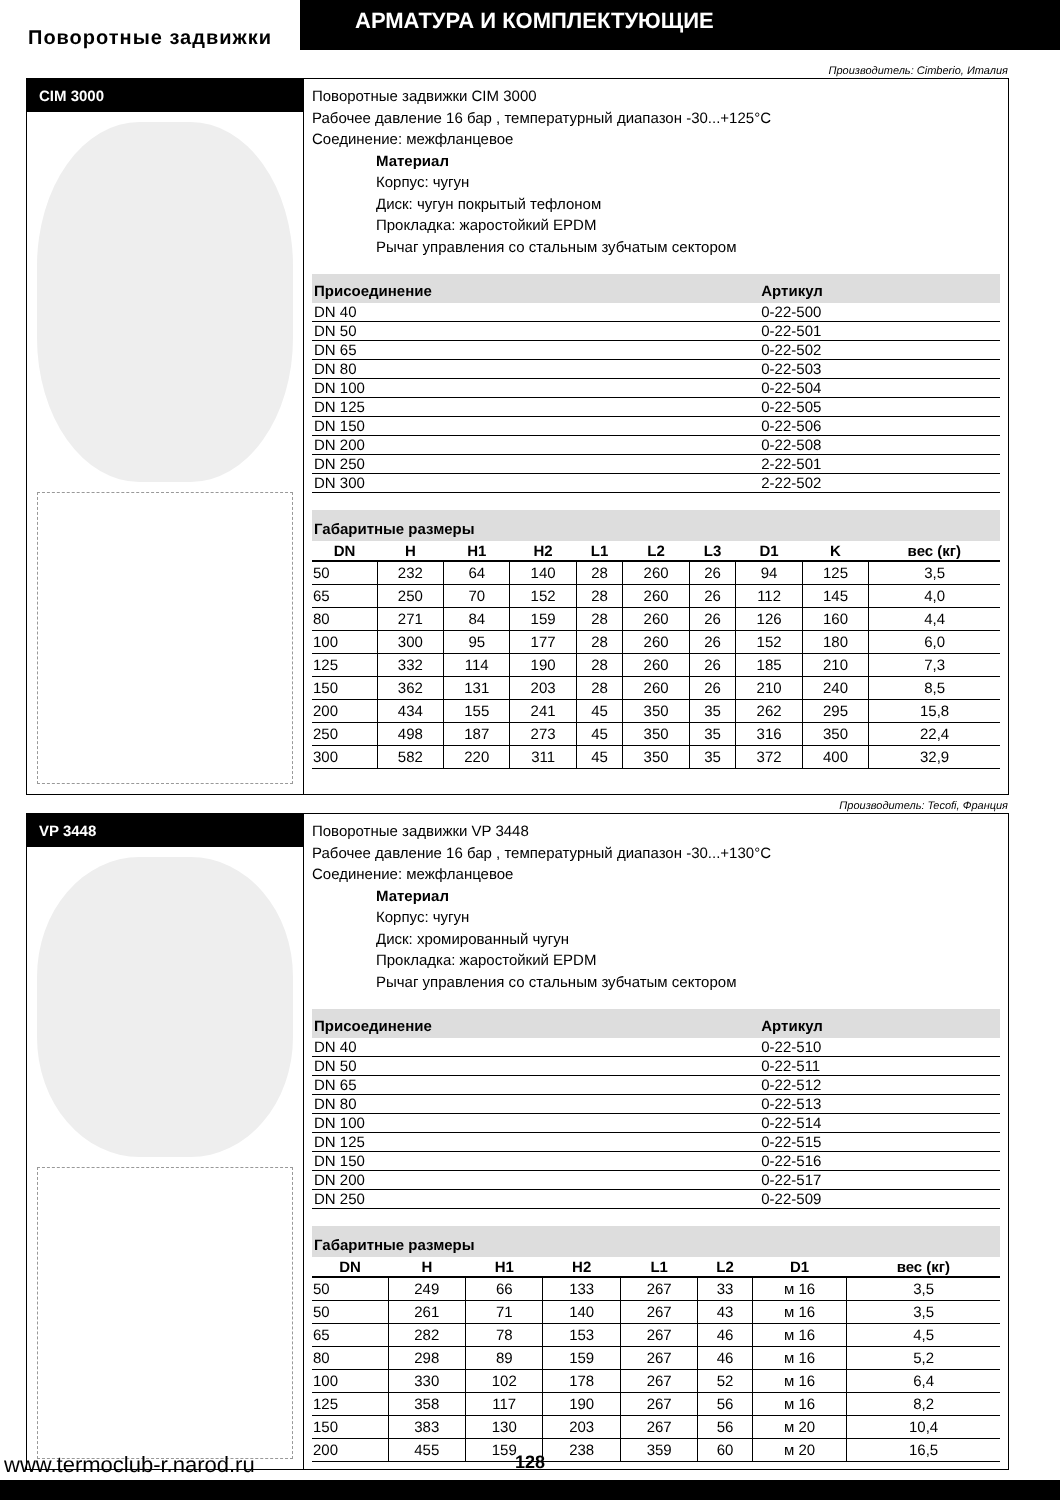АРМАТУРА И КОМПЛЕКТУЮЩИЕ
Поворотные задвижки
Производитель: Cimberio, Италия
CIM 3000
Поворотные задвижки CIM 3000
Рабочее давление 16 бар , температурный диапазон -30...+125°C
Соединение: межфланцевое
Материал
Корпус: чугун
Диск: чугун покрытый тефлоном
Прокладка: жаростойкий EPDM
Рычаг управления со стальным зубчатым сектором
| Присоединение | Артикул |
| --- | --- |
| DN 40 | 0-22-500 |
| DN 50 | 0-22-501 |
| DN 65 | 0-22-502 |
| DN 80 | 0-22-503 |
| DN 100 | 0-22-504 |
| DN 125 | 0-22-505 |
| DN 150 | 0-22-506 |
| DN 200 | 0-22-508 |
| DN 250 | 2-22-501 |
| DN 300 | 2-22-502 |
Габаритные размеры
| DN | H | H1 | H2 | L1 | L2 | L3 | D1 | K | вес (кг) |
| --- | --- | --- | --- | --- | --- | --- | --- | --- | --- |
| 50 | 232 | 64 | 140 | 28 | 260 | 26 | 94 | 125 | 3,5 |
| 65 | 250 | 70 | 152 | 28 | 260 | 26 | 112 | 145 | 4,0 |
| 80 | 271 | 84 | 159 | 28 | 260 | 26 | 126 | 160 | 4,4 |
| 100 | 300 | 95 | 177 | 28 | 260 | 26 | 152 | 180 | 6,0 |
| 125 | 332 | 114 | 190 | 28 | 260 | 26 | 185 | 210 | 7,3 |
| 150 | 362 | 131 | 203 | 28 | 260 | 26 | 210 | 240 | 8,5 |
| 200 | 434 | 155 | 241 | 45 | 350 | 35 | 262 | 295 | 15,8 |
| 250 | 498 | 187 | 273 | 45 | 350 | 35 | 316 | 350 | 22,4 |
| 300 | 582 | 220 | 311 | 45 | 350 | 35 | 372 | 400 | 32,9 |
Производитель: Tecofi, Франция
VP 3448
Поворотные задвижки VP 3448
Рабочее давление 16 бар , температурный диапазон -30...+130°C
Соединение: межфланцевое
Материал
Корпус: чугун
Диск: хромированный чугун
Прокладка: жаростойкий EPDM
Рычаг управления со стальным зубчатым сектором
| Присоединение | Артикул |
| --- | --- |
| DN 40 | 0-22-510 |
| DN 50 | 0-22-511 |
| DN 65 | 0-22-512 |
| DN 80 | 0-22-513 |
| DN 100 | 0-22-514 |
| DN 125 | 0-22-515 |
| DN 150 | 0-22-516 |
| DN 200 | 0-22-517 |
| DN 250 | 0-22-509 |
Габаритные размеры
| DN | H | H1 | H2 | L1 | L2 | D1 | вес (кг) |
| --- | --- | --- | --- | --- | --- | --- | --- |
| 50 | 249 | 66 | 133 | 267 | 33 | м 16 | 3,5 |
| 50 | 261 | 71 | 140 | 267 | 43 | м 16 | 3,5 |
| 65 | 282 | 78 | 153 | 267 | 46 | м 16 | 4,5 |
| 80 | 298 | 89 | 159 | 267 | 46 | м 16 | 5,2 |
| 100 | 330 | 102 | 178 | 267 | 52 | м 16 | 6,4 |
| 125 | 358 | 117 | 190 | 267 | 56 | м 16 | 8,2 |
| 150 | 383 | 130 | 203 | 267 | 56 | м 20 | 10,4 |
| 200 | 455 | 159 | 238 | 359 | 60 | м 20 | 16,5 |
www.termoclub-r.narod.ru 128